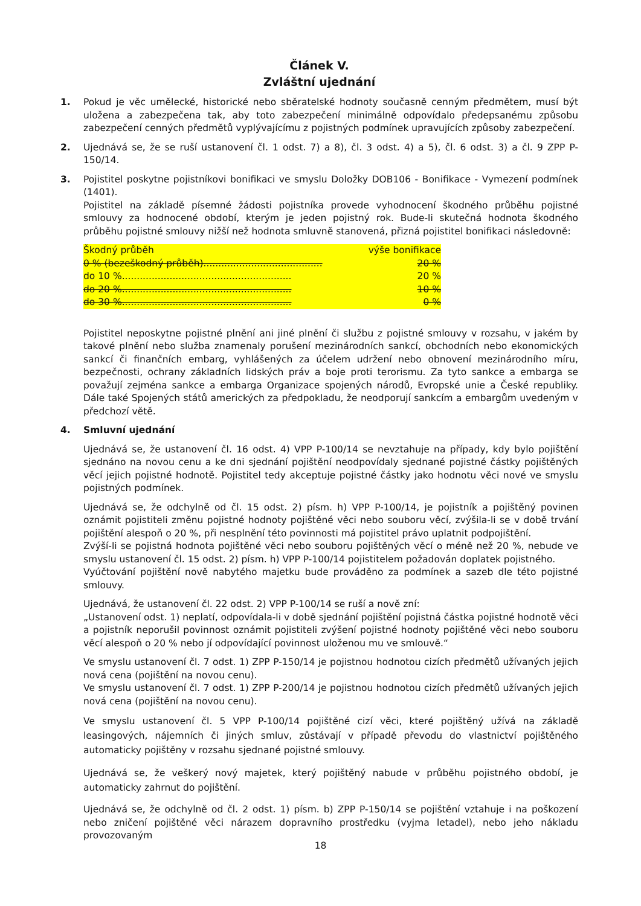Článek V.
Zvláštní ujednání
1. Pokud je věc umělecké, historické nebo sběratelské hodnoty současně cenným předmětem, musí být uložena a zabezpečena tak, aby toto zabezpečení minimálně odpovídalo předepsanému způsobu zabezpečení cenných předmětů vyplývajícímu z pojistných podmínek upravujících způsoby zabezpečení.
2. Ujednává se, že se ruší ustanovení čl. 1 odst. 7) a 8), čl. 3 odst. 4) a 5), čl. 6 odst. 3) a čl. 9 ZPP P-150/14.
3. Pojistitel poskytne pojistníkovi bonifikaci ve smyslu Doložky DOB106 - Bonifikace - Vymezení podmínek (1401).
Pojistitel na základě písemné žádosti pojistníka provede vyhodnocení škodného průběhu pojistné smlouvy za hodnocené období, kterým je jeden pojistný rok. Bude-li skutečná hodnota škodného průběhu pojistné smlouvy nižší než hodnota smluvně stanovená, přizná pojistitel bonifikaci následovně:
| Škodný průběh | výše bonifikace |
| 0 % (bezeškodný průběh)........................................ | 20 % |
| do 10 %......................................................... | 20 % |
| do 20 %......................................................... | 10 % |
| do 30 %......................................................... | 0 % |
Pojistitel neposkytne pojistné plnění ani jiné plnění či službu z pojistné smlouvy v rozsahu, v jakém by takové plnění nebo služba znamenaly porušení mezinárodních sankcí, obchodních nebo ekonomických sankcí či finančních embarg, vyhlášených za účelem udržení nebo obnovení mezinárodního míru, bezpečnosti, ochrany základních lidských práv a boje proti terorismu. Za tyto sankce a embarga se považují zejména sankce a embarga Organizace spojených národů, Evropské unie a České republiky. Dále také Spojených států amerických za předpokladu, že neodporují sankcím a embargům uvedeným v předchozí větě.
4. Smluvní ujednání
Ujednává se, že ustanovení čl. 16 odst. 4) VPP P-100/14 se nevztahuje na případy, kdy bylo pojištění sjednáno na novou cenu a ke dni sjednání pojištění neodpovídaly sjednané pojistné částky pojištěných věcí jejich pojistné hodnotě. Pojistitel tedy akceptuje pojistné částky jako hodnotu věci nové ve smyslu pojistných podmínek.
Ujednává se, že odchylně od čl. 15 odst. 2) písm. h) VPP P-100/14, je pojistník a pojištěný povinen oznámit pojistiteli změnu pojistné hodnoty pojištěné věci nebo souboru věcí, zvýšila-li se v době trvání pojištění alespoň o 20 %, při nesplnění této povinnosti má pojistitel právo uplatnit podpojištění.
Zvýší-li se pojistná hodnota pojištěné věci nebo souboru pojištěných věcí o méně než 20 %, nebude ve smyslu ustanovení čl. 15 odst. 2) písm. h) VPP P-100/14 pojistitelem požadován doplatek pojistného.
Vyúčtování pojištění nově nabytého majetku bude prováděno za podmínek a sazeb dle této pojistné smlouvy.
Ujednává, že ustanovení čl. 22 odst. 2) VPP P-100/14 se ruší a nově zní:
„Ustanovení odst. 1) neplatí, odpovídala-li v době sjednání pojištění pojistná částka pojistné hodnotě věci a pojistník neporušil povinnost oznámit pojistiteli zvýšení pojistné hodnoty pojištěné věci nebo souboru věcí alespoň o 20 % nebo jí odpovídající povinnost uloženou mu ve smlouvě.“
Ve smyslu ustanovení čl. 7 odst. 1) ZPP P-150/14 je pojistnou hodnotou cizích předmětů užívaných jejich nová cena (pojištění na novou cenu).
Ve smyslu ustanovení čl. 7 odst. 1) ZPP P-200/14 je pojistnou hodnotou cizích předmětů užívaných jejich nová cena (pojištění na novou cenu).
Ve smyslu ustanovení čl. 5 VPP P-100/14 pojištěné cizí věci, které pojištěný užívá na základě leasingových, nájemních či jiných smluv, zůstávají v případě převodu do vlastnictví pojištěného automaticky pojištěny v rozsahu sjednané pojistné smlouvy.
Ujednává se, že veškerý nový majetek, který pojištěný nabude v průběhu pojistného období, je automaticky zahrnut do pojištění.
Ujednává se, že odchylně od čl. 2 odst. 1) písm. b) ZPP P-150/14 se pojištění vztahuje i na poškození nebo zničení pojištěné věci nárazem dopravního prostředku (vyjma letadel), nebo jeho nákladu provozovaným
18